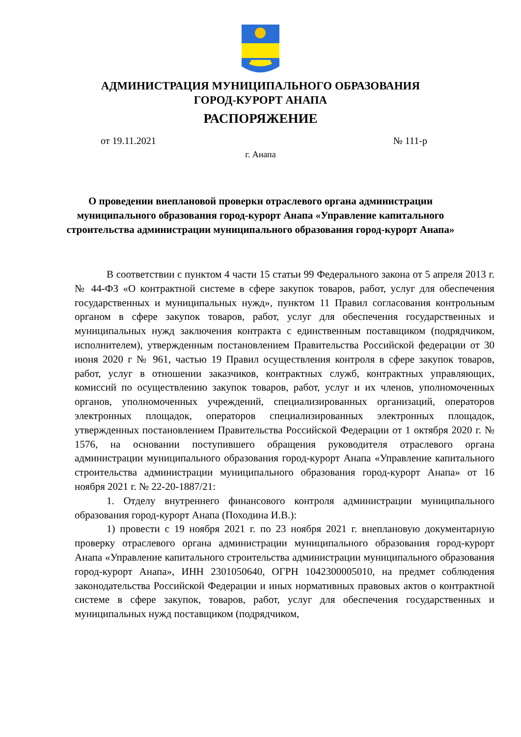АДМИНИСТРАЦИЯ МУНИЦИПАЛЬНОГО ОБРАЗОВАНИЯ
ГОРОД-КУРОРТ АНАПА
РАСПОРЯЖЕНИЕ
от 19.11.2021 № 111-р
г. Анапа
О проведении внеплановой проверки отраслевого органа администрации муниципального образования город-курорт Анапа «Управление капитального строительства администрации муниципального образования город-курорт Анапа»
В соответствии с пунктом 4 части 15 статьи 99 Федерального закона от 5 апреля 2013 г. № 44-ФЗ «О контрактной системе в сфере закупок товаров, работ, услуг для обеспечения государственных и муниципальных нужд», пунктом 11 Правил согласования контрольным органом в сфере закупок товаров, работ, услуг для обеспечения государственных и муниципальных нужд заключения контракта с единственным поставщиком (подрядчиком, исполнителем), утвержденным постановлением Правительства Российской федерации от 30 июня 2020 г № 961, частью 19 Правил осуществления контроля в сфере закупок товаров, работ, услуг в отношении заказчиков, контрактных служб, контрактных управляющих, комиссий по осуществлению закупок товаров, работ, услуг и их членов, уполномоченных органов, уполномоченных учреждений, специализированных организаций, операторов электронных площадок, операторов специализированных электронных площадок, утвержденных постановлением Правительства Российской Федерации от 1 октября 2020 г. № 1576, на основании поступившего обращения руководителя отраслевого органа администрации муниципального образования город-курорт Анапа «Управление капитального строительства администрации муниципального образования город-курорт Анапа» от 16 ноября 2021 г. № 22-20-1887/21:
1. Отделу внутреннего финансового контроля администрации муниципального образования город-курорт Анапа (Походина И.В.):
1) провести с 19 ноября 2021 г. по 23 ноября 2021 г. внеплановую документарную проверку отраслевого органа администрации муниципального образования город-курорт Анапа «Управление капитального строительства администрации муниципального образования город-курорт Анапа», ИНН 2301050640, ОГРН 1042300005010, на предмет соблюдения законодательства Российской Федерации и иных нормативных правовых актов о контрактной системе в сфере закупок, товаров, работ, услуг для обеспечения государственных и муниципальных нужд поставщиком (подрядчиком,